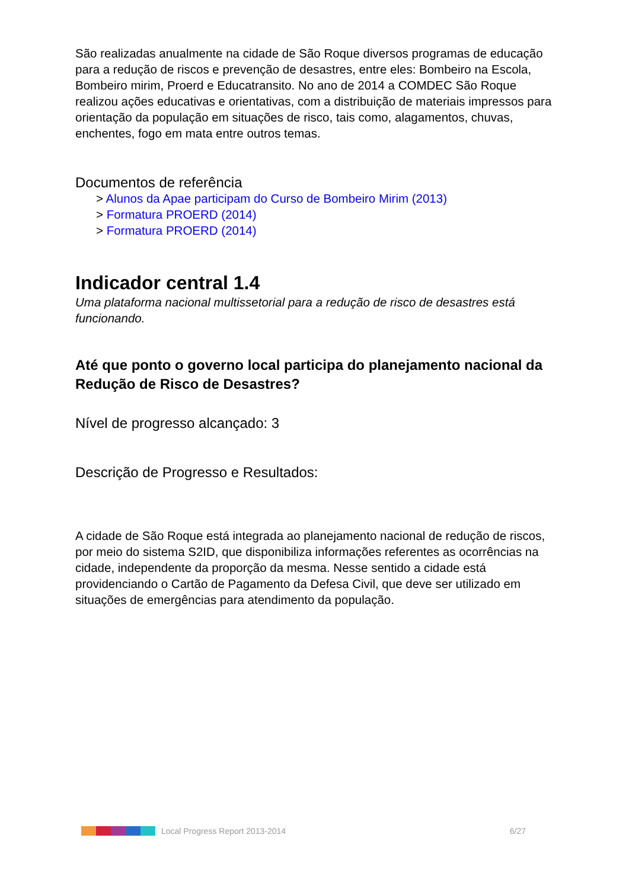São realizadas anualmente na cidade de São Roque diversos programas de educação para a redução de riscos e prevenção de desastres, entre eles: Bombeiro na Escola, Bombeiro mirim, Proerd e Educatransito. No ano de 2014 a COMDEC São Roque realizou ações educativas e orientativas, com a distribuição de materiais impressos para orientação da população em situações de risco, tais como, alagamentos, chuvas, enchentes, fogo em mata entre outros temas.
Documentos de referência
> Alunos da Apae participam do Curso de Bombeiro Mirim (2013)
> Formatura PROERD (2014)
> Formatura PROERD (2014)
Indicador central 1.4
Uma plataforma nacional multissetorial para a redução de risco de desastres está funcionando.
Até que ponto o governo local participa do planejamento nacional da Redução de Risco de Desastres?
Nível de progresso alcançado: 3
Descrição de Progresso e Resultados:
A cidade de São Roque está integrada ao planejamento nacional de redução de riscos, por meio do sistema S2ID, que disponibiliza informações referentes as ocorrências na cidade, independente da proporção da mesma. Nesse sentido a cidade está providenciando o Cartão de Pagamento da Defesa Civil, que deve ser utilizado em situações de emergências para atendimento da população.
Local Progress Report 2013-2014 6/27